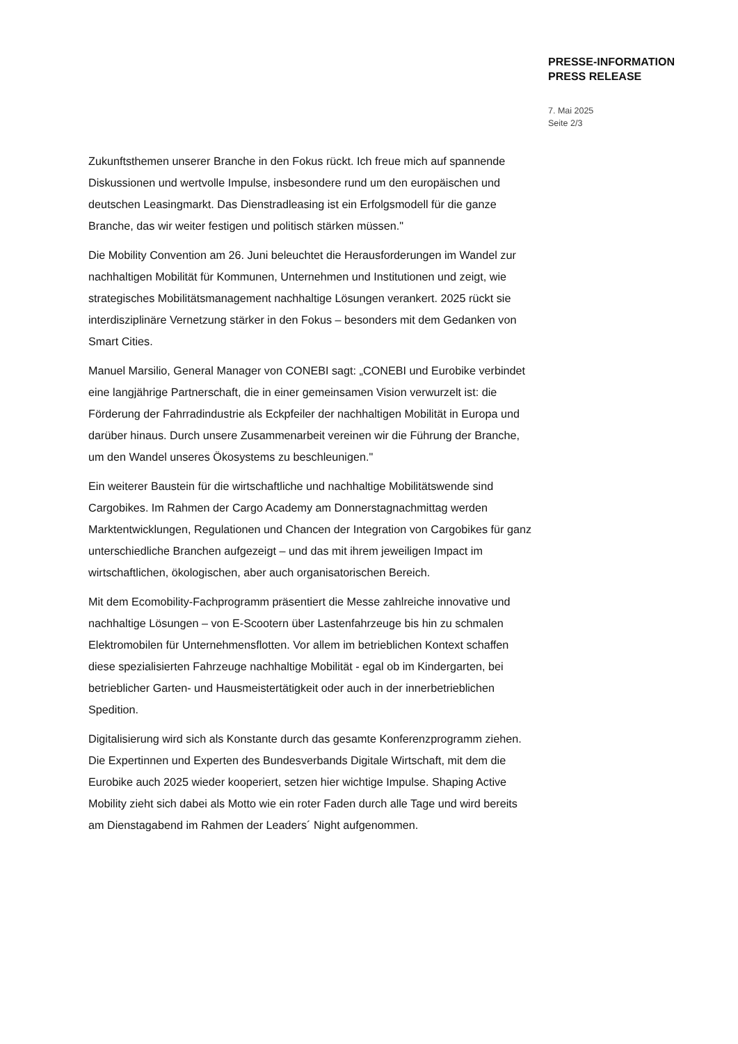PRESSE-INFORMATION
PRESS RELEASE
7. Mai 2025
Seite 2/3
Zukunftsthemen unserer Branche in den Fokus rückt. Ich freue mich auf spannende Diskussionen und wertvolle Impulse, insbesondere rund um den europäischen und deutschen Leasingmarkt. Das Dienstradleasing ist ein Erfolgsmodell für die ganze Branche, das wir weiter festigen und politisch stärken müssen."
Die Mobility Convention am 26. Juni beleuchtet die Herausforderungen im Wandel zur nachhaltigen Mobilität für Kommunen, Unternehmen und Institutionen und zeigt, wie strategisches Mobilitätsmanagement nachhaltige Lösungen verankert. 2025 rückt sie interdisziplinäre Vernetzung stärker in den Fokus – besonders mit dem Gedanken von Smart Cities.
Manuel Marsilio, General Manager von CONEBI sagt: „CONEBI und Eurobike verbindet eine langjährige Partnerschaft, die in einer gemeinsamen Vision verwurzelt ist: die Förderung der Fahrradindustrie als Eckpfeiler der nachhaltigen Mobilität in Europa und darüber hinaus. Durch unsere Zusammenarbeit vereinen wir die Führung der Branche, um den Wandel unseres Ökosystems zu beschleunigen."
Ein weiterer Baustein für die wirtschaftliche und nachhaltige Mobilitätswende sind Cargobikes. Im Rahmen der Cargo Academy am Donnerstagnachmittag werden Marktentwicklungen, Regulationen und Chancen der Integration von Cargobikes für ganz unterschiedliche Branchen aufgezeigt – und das mit ihrem jeweiligen Impact im wirtschaftlichen, ökologischen, aber auch organisatorischen Bereich.
Mit dem Ecomobility-Fachprogramm präsentiert die Messe zahlreiche innovative und nachhaltige Lösungen – von E-Scootern über Lastenfahrzeuge bis hin zu schmalen Elektromobilen für Unternehmensflotten. Vor allem im betrieblichen Kontext schaffen diese spezialisierten Fahrzeuge nachhaltige Mobilität - egal ob im Kindergarten, bei betrieblicher Garten- und Hausmeistertätigkeit oder auch in der innerbetrieblichen Spedition.
Digitalisierung wird sich als Konstante durch das gesamte Konferenzprogramm ziehen. Die Expertinnen und Experten des Bundesverbands Digitale Wirtschaft, mit dem die Eurobike auch 2025 wieder kooperiert, setzen hier wichtige Impulse. Shaping Active Mobility zieht sich dabei als Motto wie ein roter Faden durch alle Tage und wird bereits am Dienstagabend im Rahmen der Leaders´ Night aufgenommen.